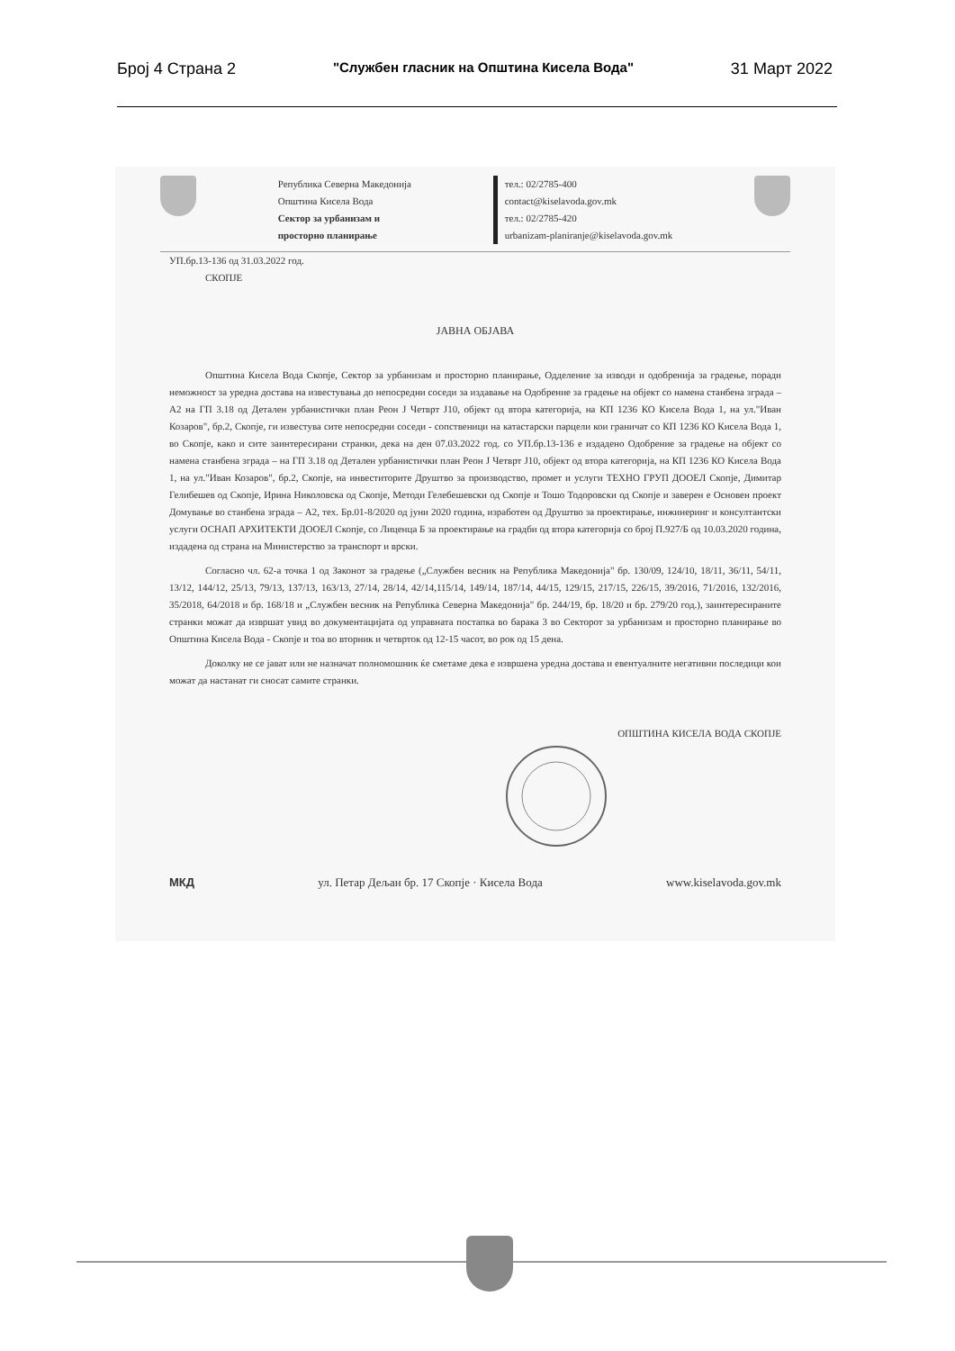Број 4 Страна 2 "Службен гласник на Општина Кисела Вода" 31 Март 2022
Република Северна Македонија
Општина Кисела Вода
Сектор за урбанизам и
просторно планирање
тел.: 02/2785-400
contact@kiselavoda.gov.mk
тел.: 02/2785-420
urbanizam-planiranje@kiselavoda.gov.mk
УП.бр.13-136 од 31.03.2022 год.
СКОПЈЕ
ЈАВНА ОБЈАВА
Општина Кисела Вода Скопје, Сектор за урбанизам и просторно планирање, Одделение за изводи и одобренија за градење, поради неможност за уредна достава на известувања до непосредни соседи за издавање на Одобрение за градење на објект со намена станбена зграда – А2 на ГП 3.18 од Детален урбанистички план Реон Ј Четврт Ј10, објект од втора категорија, на КП 1236 КО Кисела Вода 1, на ул."Иван Козаров", бр.2, Скопје, ги известува сите непосредни соседи - сопственици на катастарски парцели кои граничат со КП 1236 КО Кисела Вода 1, во Скопје, како и сите заинтересирани странки, дека на ден 07.03.2022 год. со УП.бр.13-136 е издадено Одобрение за градење на објект со намена станбена зграда – на ГП 3.18 од Детален урбанистички план Реон Ј Четврт Ј10, објект од втора категорија, на КП 1236 КО Кисела Вода 1, на ул."Иван Козаров", бр.2, Скопје, на инвеститорите Друштво за производство, промет и услуги ТЕХНО ГРУП ДООЕЛ Скопје, Димитар Гелибешев од Скопје, Ирина Николовска од Скопје, Методи Гелебешевски од Скопје и Тошо Тодоровски од Скопје и заверен е Основен проект Домување во станбена зграда – А2, тех. Бр.01-8/2020 од јуни 2020 година, изработен од Друштво за проектирање, инжинеринг и консултантски услуги ОСНАП АРХИТЕКТИ ДООЕЛ Скопје, со Лиценца Б за проектирање на градби од втора категорија со број П.927/Б од 10.03.2020 година, издадена од страна на Министерство за транспорт и врски.
Согласно чл. 62-а точка 1 од Законот за градење („Службен весник на Република Македонија" бр. 130/09, 124/10, 18/11, 36/11, 54/11, 13/12, 144/12, 25/13, 79/13, 137/13, 163/13, 27/14, 28/14, 42/14,115/14, 149/14, 187/14, 44/15, 129/15, 217/15, 226/15, 39/2016, 71/2016, 132/2016, 35/2018, 64/2018 и бр. 168/18 и „Службен весник на Република Северна Македонија" бр. 244/19, бр. 18/20 и бр. 279/20 год.), заинтересираните странки можат да извршат увид во документацијата од управната постапка во барака 3 во Секторот за урбанизам и просторно планирање во Општина Кисела Вода - Скопје и тоа во вторник и четврток од 12-15 часот, во рок од 15 дена.
Доколку не се јават или не назначат полномошник ќе сметаме дека е извршена уредна достава и евентуалните негативни последици кои можат да настанат ги сносат самите странки.
ОПШТИНА КИСЕЛА ВОДА СКОПЈЕ
МКД ул. Петар Дељан бр. 17 Скопје · Кисела Вода www.kiselavoda.gov.mk